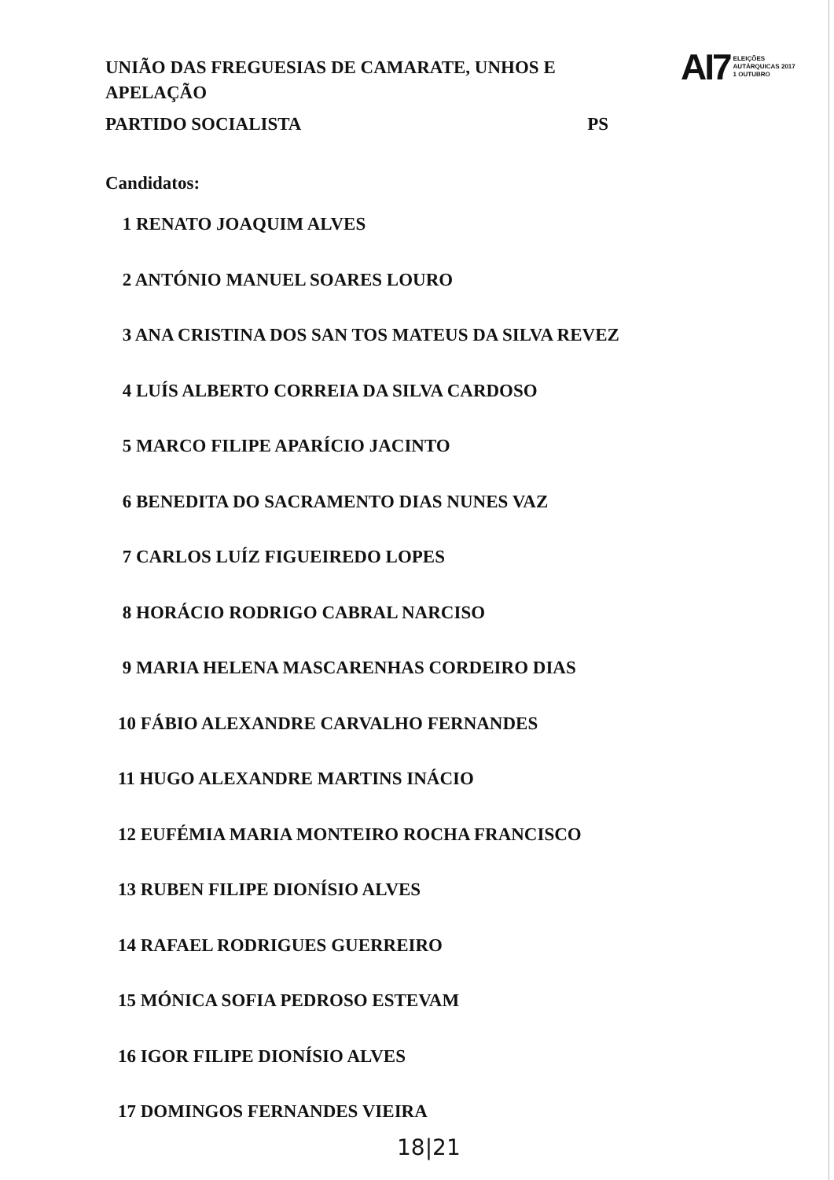UNIÃO DAS FREGUESIAS DE CAMARATE, UNHOS E APELAÇÃO
PARTIDO SOCIALISTA PS
AI7 ELEIÇÕES
AUTÁRQUICAS 2017
1 OUTUBRO
Candidatos:
1 RENATO JOAQUIM ALVES
2 ANTÓNIO MANUEL SOARES LOURO
3 ANA CRISTINA DOS SAN TOS MATEUS DA SILVA REVEZ
4 LUÍS ALBERTO CORREIA DA SILVA CARDOSO
5 MARCO FILIPE APARÍCIO JACINTO
6 BENEDITA DO SACRAMENTO DIAS NUNES VAZ
7 CARLOS LUÍZ FIGUEIREDO LOPES
8 HORÁCIO RODRIGO CABRAL NARCISO
9 MARIA HELENA MASCARENHAS CORDEIRO DIAS
10 FÁBIO ALEXANDRE CARVALHO FERNANDES
11 HUGO ALEXANDRE MARTINS INÁCIO
12 EUFÉMIA MARIA MONTEIRO ROCHA FRANCISCO
13 RUBEN FILIPE DIONÍSIO ALVES
14 RAFAEL RODRIGUES GUERREIRO
15 MÓNICA SOFIA PEDROSO ESTEVAM
16 IGOR FILIPE DIONÍSIO ALVES
17 DOMINGOS FERNANDES VIEIRA
18|21